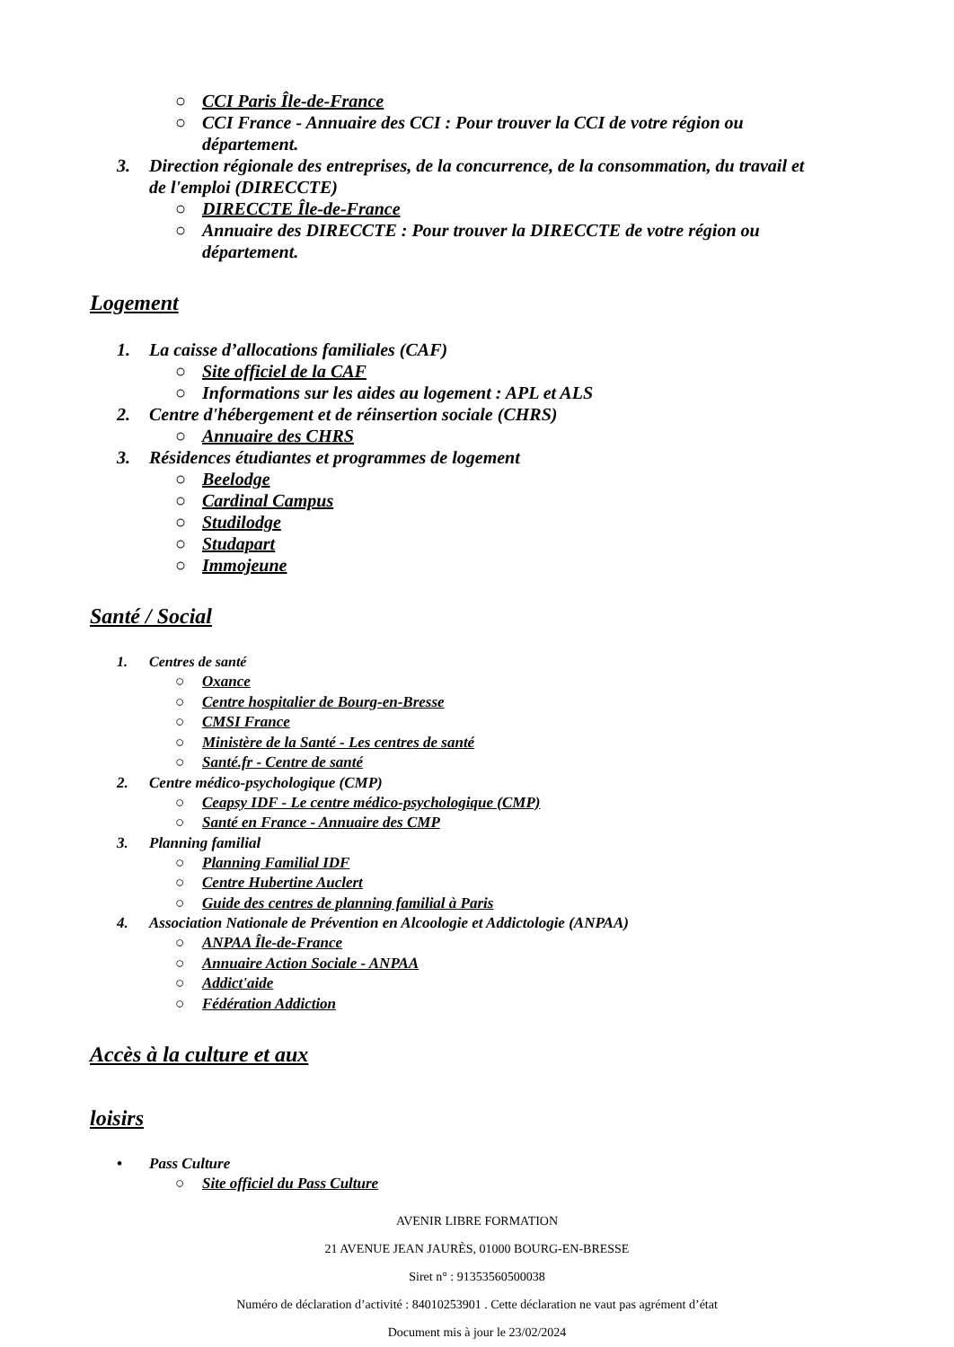○ CCI Paris Île-de-France
○ CCI France - Annuaire des CCI : Pour trouver la CCI de votre région ou
département.
3. Direction régionale des entreprises, de la concurrence, de la consommation, du travail et
de l'emploi (DIRECCTE)
○ DIRECCTE Île-de-France
○ Annuaire des DIRECCTE : Pour trouver la DIRECCTE de votre région ou
département.
Logement
1. La caisse d’allocations familiales (CAF)
○ Site officiel de la CAF
○ Informations sur les aides au logement : APL et ALS
2. Centre d'hébergement et de réinsertion sociale (CHRS)
○ Annuaire des CHRS
3. Résidences étudiantes et programmes de logement
○ Beelodge
○ Cardinal Campus
○ Studilodge
○ Studapart
○ Immojeune
Santé / Social
1. Centres de santé
○ Oxance
○ Centre hospitalier de Bourg-en-Bresse
○ CMSI France
○ Ministère de la Santé - Les centres de santé
○ Santé.fr - Centre de santé
2. Centre médico-psychologique (CMP)
○ Ceapsy IDF - Le centre médico-psychologique (CMP)
○ Santé en France - Annuaire des CMP
3. Planning familial
○ Planning Familial IDF
○ Centre Hubertine Auclert
○ Guide des centres de planning familial à Paris
4. Association Nationale de Prévention en Alcoologie et Addictologie (ANPAA)
○ ANPAA Île-de-France
○ Annuaire Action Sociale - ANPAA
○ Addict'aide
○ Fédération Addiction
Accès à la culture et aux
loisirs
• Pass Culture
○ Site officiel du Pass Culture
AVENIR LIBRE FORMATION
21 AVENUE JEAN JAURÈS, 01000 BOURG-EN-BRESSE
Siret n° : 91353560500038
Numéro de déclaration d’activité : 84010253901 . Cette déclaration ne vaut pas agrément d’état
Document mis à jour le 23/02/2024